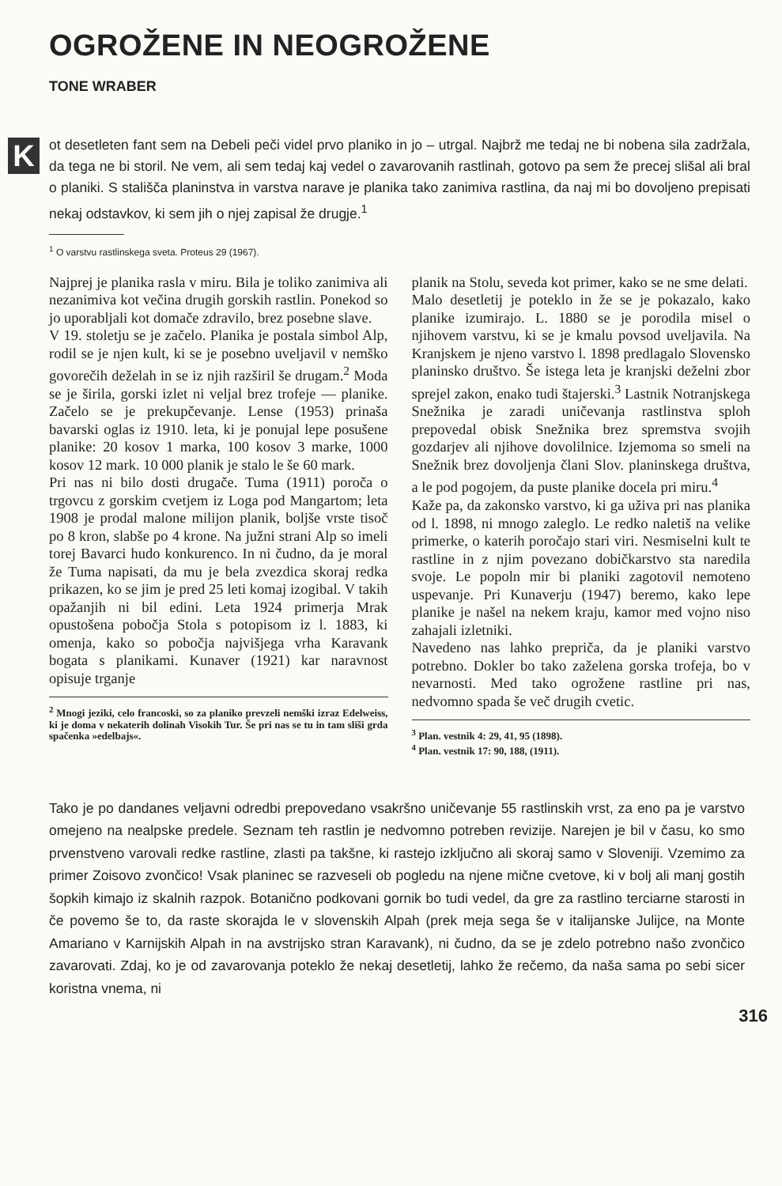OGROŽENE IN NEOGROŽENE
TONE WRABER
Kot desetleten fant sem na Debeli peči videl prvo planiko in jo – utrgal. Najbrž me tedaj ne bi nobena sila zadržala, da tega ne bi storil. Ne vem, ali sem tedaj kaj vedel o zavarovanih rastlinah, gotovo pa sem že precej slišal ali bral o planiki. S stališča planinstva in varstva narave je planika tako zanimiva rastlina, da naj mi bo dovoljeno prepisati nekaj odstavkov, ki sem jih o njej zapisal že drugje.<sup>1</sup>
<sup>1</sup> O varstvu rastlinskega sveta. Proteus 29 (1967).
Najprej je planika rasla v miru. Bila je toliko zanimiva ali nezanimiva kot večina drugih gorskih rastlin. Ponekod so jo uporabljali kot domače zdravilo, brez posebne slave.
V 19. stoletju se je začelo. Planika je postala simbol Alp, rodil se je njen kult, ki se je posebno uveljavil v nemško govorečih deželah in se iz njih razširil še drugam.<sup>2</sup> Moda se je širila, gorski izlet ni veljal brez trofeje — planike. Začelo se je prekupčevanje. Lense (1953) prinaša bavarski oglas iz 1910. leta, ki je ponujal lepe posušene planike: 20 kosov 1 marka, 100 kosov 3 marke, 1000 kosov 12 mark. 10 000 planik je stalo le še 60 mark.
Pri nas ni bilo dosti drugače. Tuma (1911) poroča o trgovcu z gorskim cvetjem iz Loga pod Mangartom; leta 1908 je prodal malone milijon planik, boljše vrste tisoč po 8 kron, slabše po 4 krone. Na južni strani Alp so imeli torej Bavarci hudo konkurenco. In ni čudno, da je moral že Tuma napisati, da mu je bela zvezdica skoraj redka prikazen, ko se jim je pred 25 leti komaj izogibal. V takih opažanjih ni bil edini. Leta 1924 primerja Mrak opustošena pobočja Stola s potopisom iz l. 1883, ki omenja, kako so pobočja najvišjega vrha Karavank bogata s planikami. Kunaver (1921) kar naravnost opisuje trganje
<sup>2</sup> Mnogi jeziki, celo francoski, so za planiko prevzeli nemški izraz Edelweiss, ki je doma v nekaterih dolinah Visokih Tur. Še pri nas se tu in tam sliši grda spačenka »edelbajs«.
planik na Stolu, seveda kot primer, kako se ne sme delati.
Malo desetletij je poteklo in že se je pokazalo, kako planike izumirajo. L. 1880 se je porodila misel o njihovem varstvu, ki se je kmalu povsod uveljavila. Na Kranjskem je njeno varstvo l. 1898 predlagalo Slovensko planinsko društvo. Še istega leta je kranjski deželni zbor sprejel zakon, enako tudi štajerski.<sup>3</sup> Lastnik Notranjskega Snežnika je zaradi uničevanja rastlinstva sploh prepovedal obisk Snežnika brez spremstva svojih gozdarjev ali njihove dovolilnice. Izjemoma so smeli na Snežnik brez dovoljenja člani Slov. planinskega društva, a le pod pogojem, da puste planike docela pri miru.<sup>4</sup>
Kaže pa, da zakonsko varstvo, ki ga uživa pri nas planika od l. 1898, ni mnogo zaleglo. Le redko naletiš na velike primerke, o katerih poročajo stari viri. Nesmiselni kult te rastline in z njim povezano dobičkarstvo sta naredila svoje. Le popoln mir bi planiki zagotovil nemoteno uspevanje. Pri Kunaverju (1947) beremo, kako lepe planike je našel na nekem kraju, kamor med vojno niso zahajali izletniki.
Navedeno nas lahko prepriča, da je planiki varstvo potrebno. Dokler bo tako zaželena gorska trofeja, bo v nevarnosti. Med tako ogrožene rastline pri nas, nedvomno spada še več drugih cvetic.
<sup>3</sup> Plan. vestnik 4: 29, 41, 95 (1898).
<sup>4</sup> Plan. vestnik 17: 90, 188, (1911).
Tako je po dandanes veljavni odredbi prepovedano vsakršno uničevanje 55 rastlinskih vrst, za eno pa je varstvo omejeno na nealpske predele. Seznam teh rastlin je nedvomno potreben revizije. Narejen je bil v času, ko smo prvenstveno varovali redke rastline, zlasti pa takšne, ki rastejo izključno ali skoraj samo v Sloveniji. Vzemimo za primer Zoisovo zvončico! Vsak planinec se razveseli ob pogledu na njene mične cvetove, ki v bolj ali manj gostih šopkih kimajo iz skalnih razpok. Botanično podkovani gornik bo tudi vedel, da gre za rastlino terciarne starosti in če povemo še to, da raste skorajda le v slovenskih Alpah (prek meja sega še v italijanske Julijce, na Monte Amariano v Karnijskih Alpah in na avstrijsko stran Karavank), ni čudno, da se je zdelo potrebno našo zvončico zavarovati. Zdaj, ko je od zavarovanja poteklo že nekaj desetletij, lahko že rečemo, da naša sama po sebi sicer koristna vnema, ni
316